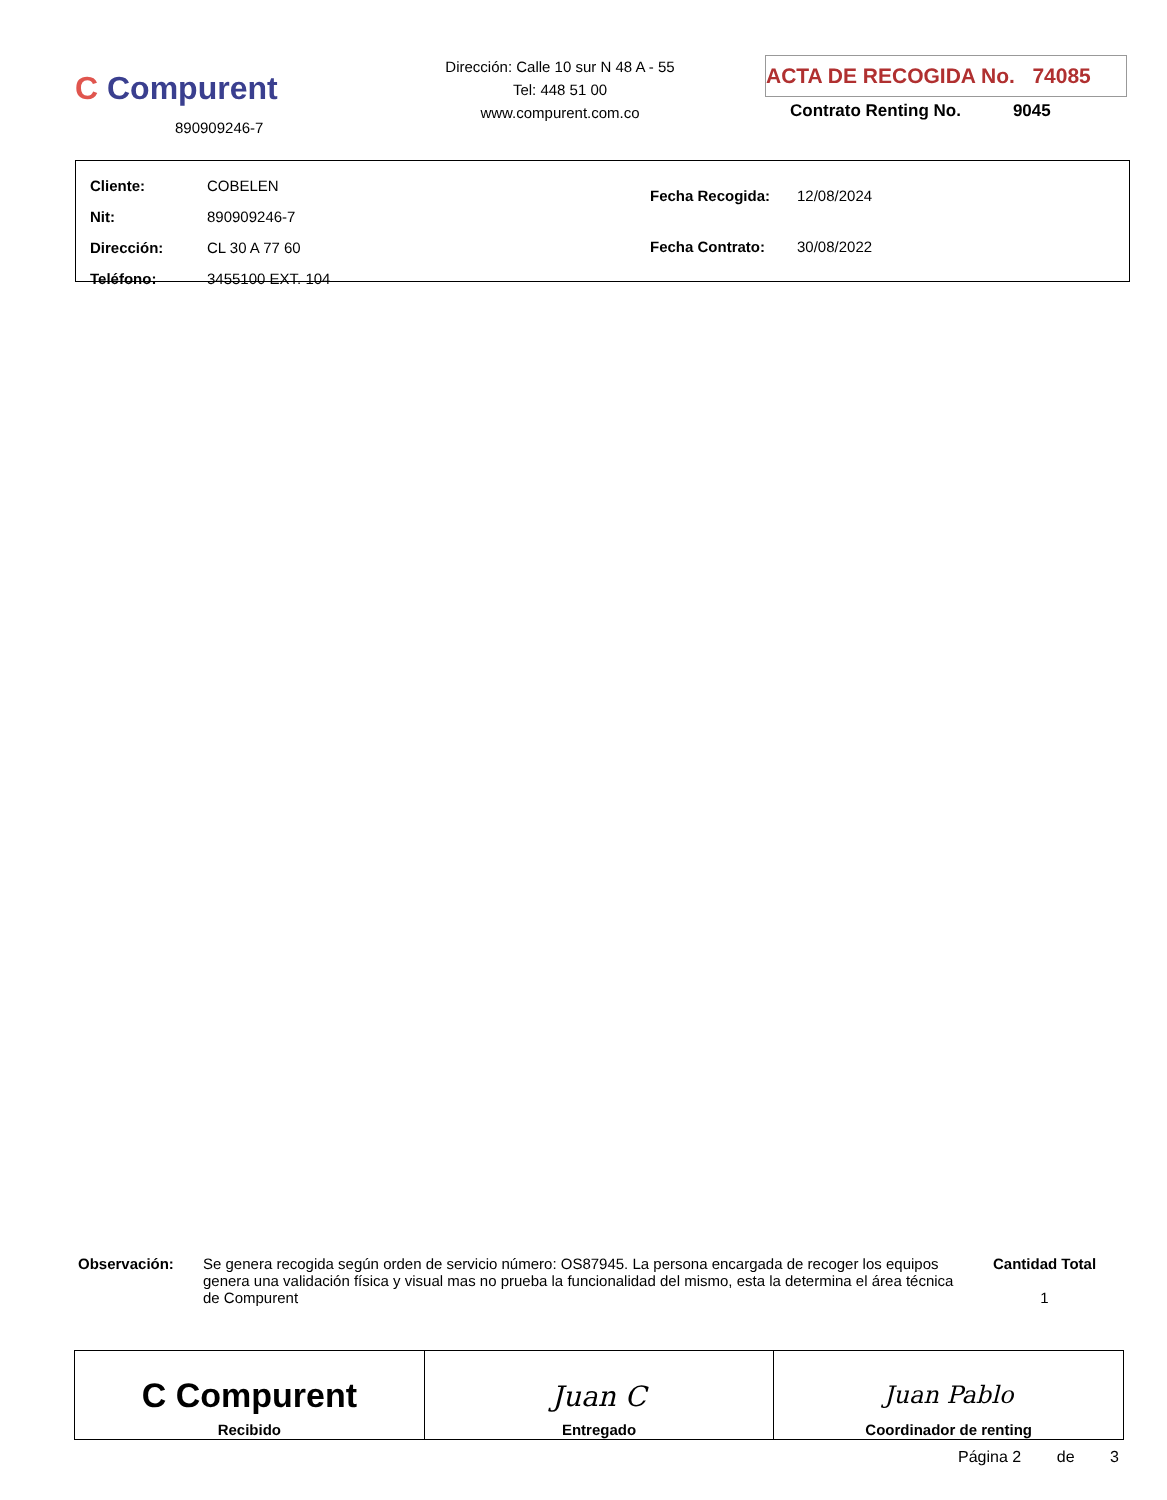C Compurent
890909246-7
Dirección: Calle 10 sur N 48 A - 55
Tel: 448 51 00
www.compurent.com.co
ACTA DE RECOGIDA No. 74085
Contrato Renting No. 9045
| Cliente: | COBELEN |
| Nit: | 890909246-7 |
| Dirección: | CL 30 A 77 60 |
| Teléfono: | 3455100 EXT. 104 |
| Fecha Recogida: | 12/08/2024 |
| Fecha Contrato: | 30/08/2022 |
Observación: Se genera recogida según orden de servicio número: OS87945. La persona encargada de recoger los equipos genera una validación física y visual mas no prueba la funcionalidad del mismo, esta la determina el área técnica de Compurent
Cantidad Total
1
| C Compurent Recibido | Juan C Entregado | Juan Pablo Coordinador de renting |
Página 2 de 3